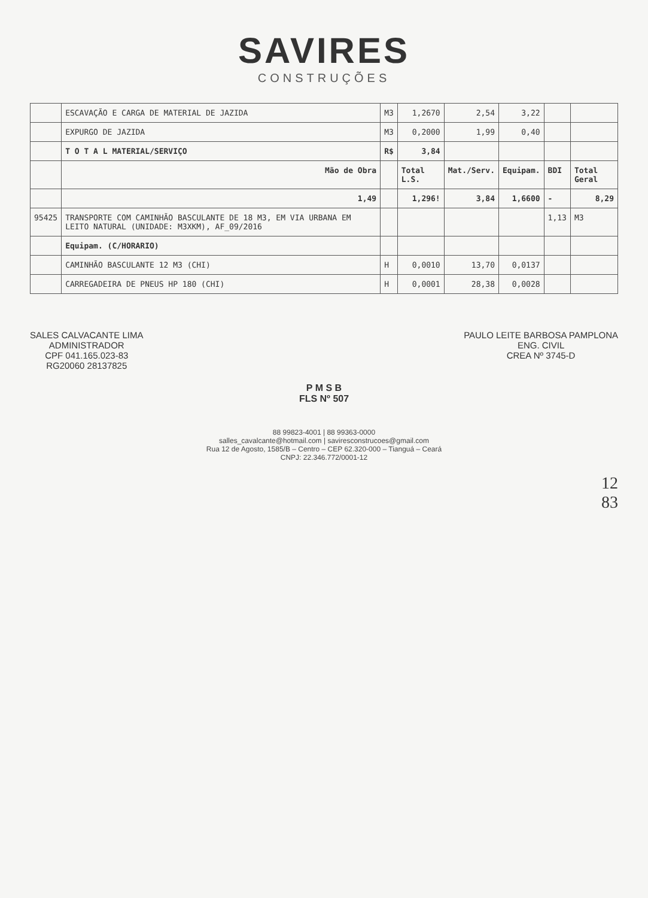SAVIRES
CONSTRUÇÕES
| | ESCAVAÇÃO E CARGA DE MATERIAL DE JAZIDA | M3 | 1,2670 | 2,54 | 3,22 | | |
| | EXPURGO DE JAZIDA | M3 | 0,2000 | 1,99 | 0,40 | | |
| | T O T A L MATERIAL/SERVIÇO | R$ | 3,84 | | | | |
| | Mão de Obra | | Total L.S. | Mat./Serv. | Equipam. | BDI | Total Geral |
| | 1,49 | | 1,296! | 3,84 | 1,6600 | - | 8,29 |
| 95425 | TRANSPORTE COM CAMINHÃO BASCULANTE DE 18 M3, EM VIA URBANA EM LEITO NATURAL (UNIDADE: M3XKM), AF_09/2016 | | | | | 1,13 | M3 |
| | Equipam. (C/HORARIO) | | | | | | |
| | CAMINHÃO BASCULANTE 12 M3 (CHI) | H | 0,0010 | 13,70 | 0,0137 | | |
| | CARREGADEIRA DE PNEUS HP 180 (CHI) | H | 0,0001 | 28,38 | 0,0028 | | |
SALES CALVACANTE LIMA
ADMINISTRADOR
CPF 041.165.023-83
RG20060 28137825
PAULO LEITE BARBOSA PAMPLONA
ENG. CIVIL
CREA Nº 3745-D
P M S B
FLS Nº 507
88 99823-4001 | 88 99363-0000
salles_cavalcante@hotmail.com | saviresconstrucoes@gmail.com
Rua 12 de Agosto, 1585/B – Centro – CEP 62.320-000 – Tianguá – Ceará
CNPJ: 22.346.772/0001-12
12
83